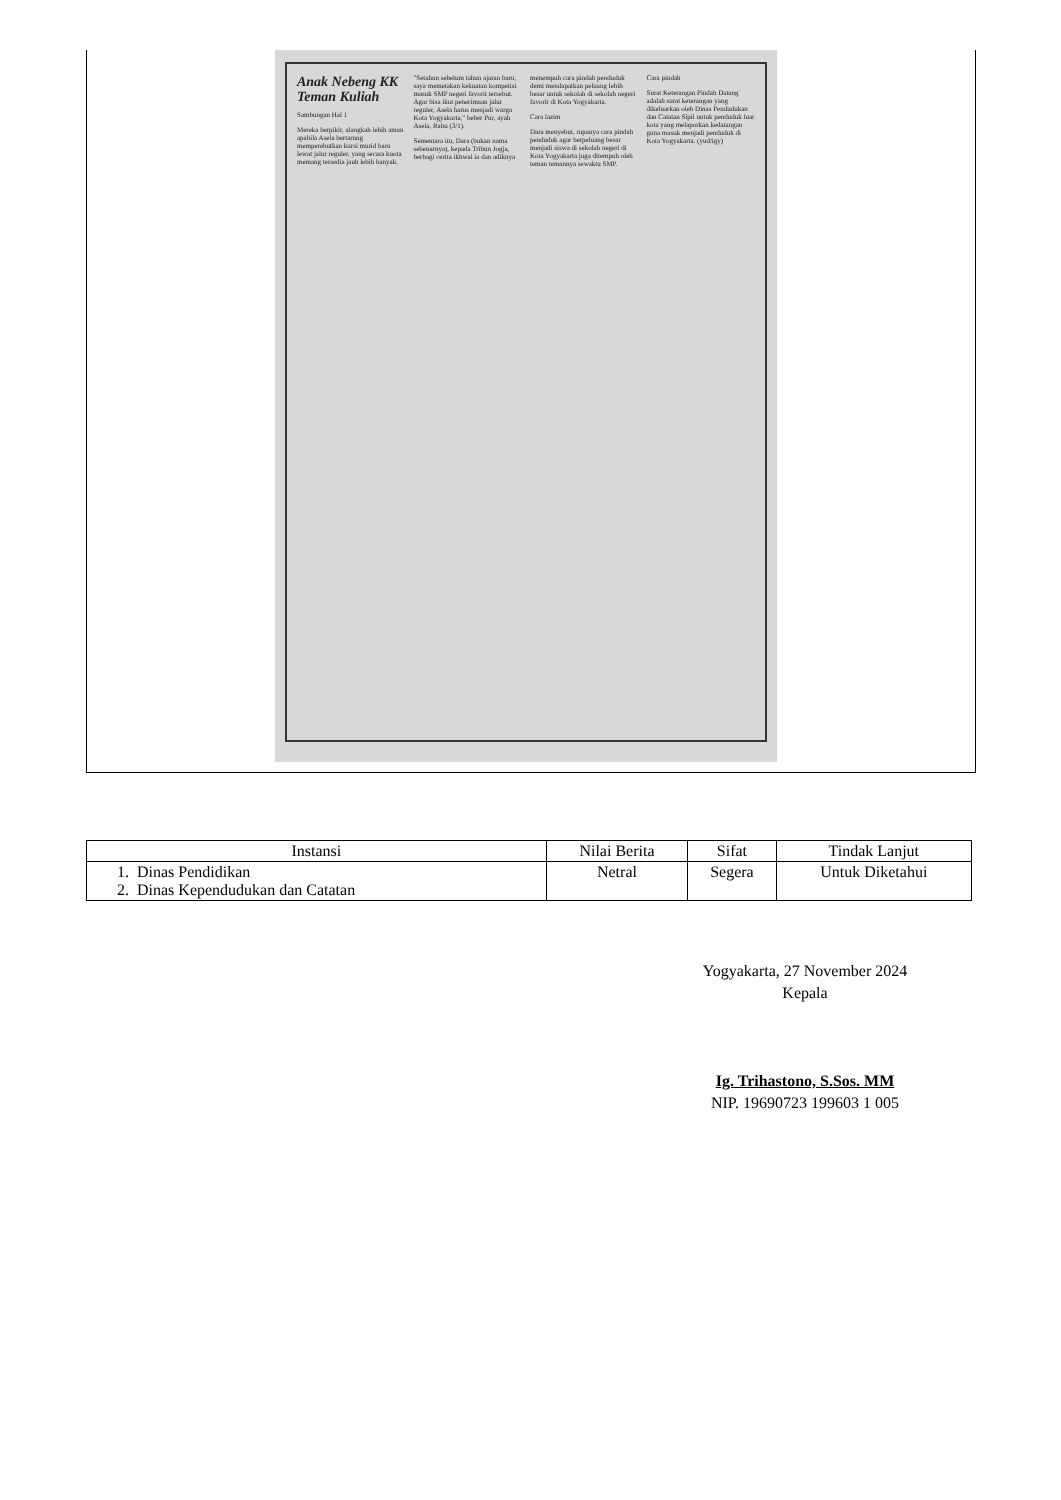Anak Nebeng KK Teman Kuliah
Sambungan Hal 1
Mereka berpikir, alangkah lebih aman apabila Asela bertarung memperebutkan kursi murid baru lewat jalur reguler, yang secara kuota memang tersedia jauh lebih banyak.
"Setahun sebelum tahun ajaran baru, saya memetakan kekuatan kompetisi masuk SMP negeri favorit tersebut. Agar bisa ikut penerimaan jalur reguler, Asela harus menjadi warga Kota Yogyakarta," beber Pur, ayah Asela, Rabu (3/1).
Sementara itu, Dara (bukan nama sebenarnya), kepada Tribun Jogja, berbagi cerita ikhwal ia dan adiknya menempuh cara pindah penduduk demi mendapatkan peluang lebih besar untuk sekolah di sekolah negeri favorit di Kota Yogyakarta.
Cara lazim
Dara menyebut, rupanya cara pindah penduduk agar berpeluang besar menjadi siswa di sekolah negeri di Kota Yogyakarta juga ditempuh oleh teman temannya sewaktu SMP.
Cara pindah
Surat Keterangan Pindah Datang adalah surat keterangan yang dikeluarkan oleh Dinas Pendudukan dan Catatan Sipil untuk penduduk luar kota yang melaporkan kedatangan guna masuk menjadi penduduk di Kota Yogyakarta. (yud/igy)
| Instansi | Nilai Berita | Sifat | Tindak Lanjut |
| --- | --- | --- | --- |
| 1. Dinas Pendidikan 2. Dinas Kependudukan dan Catatan | Netral | Segera | Untuk Diketahui |
Yogyakarta, 27 November 2024
Kepala
Ig. Trihastono, S.Sos. MM
NIP. 19690723 199603 1 005